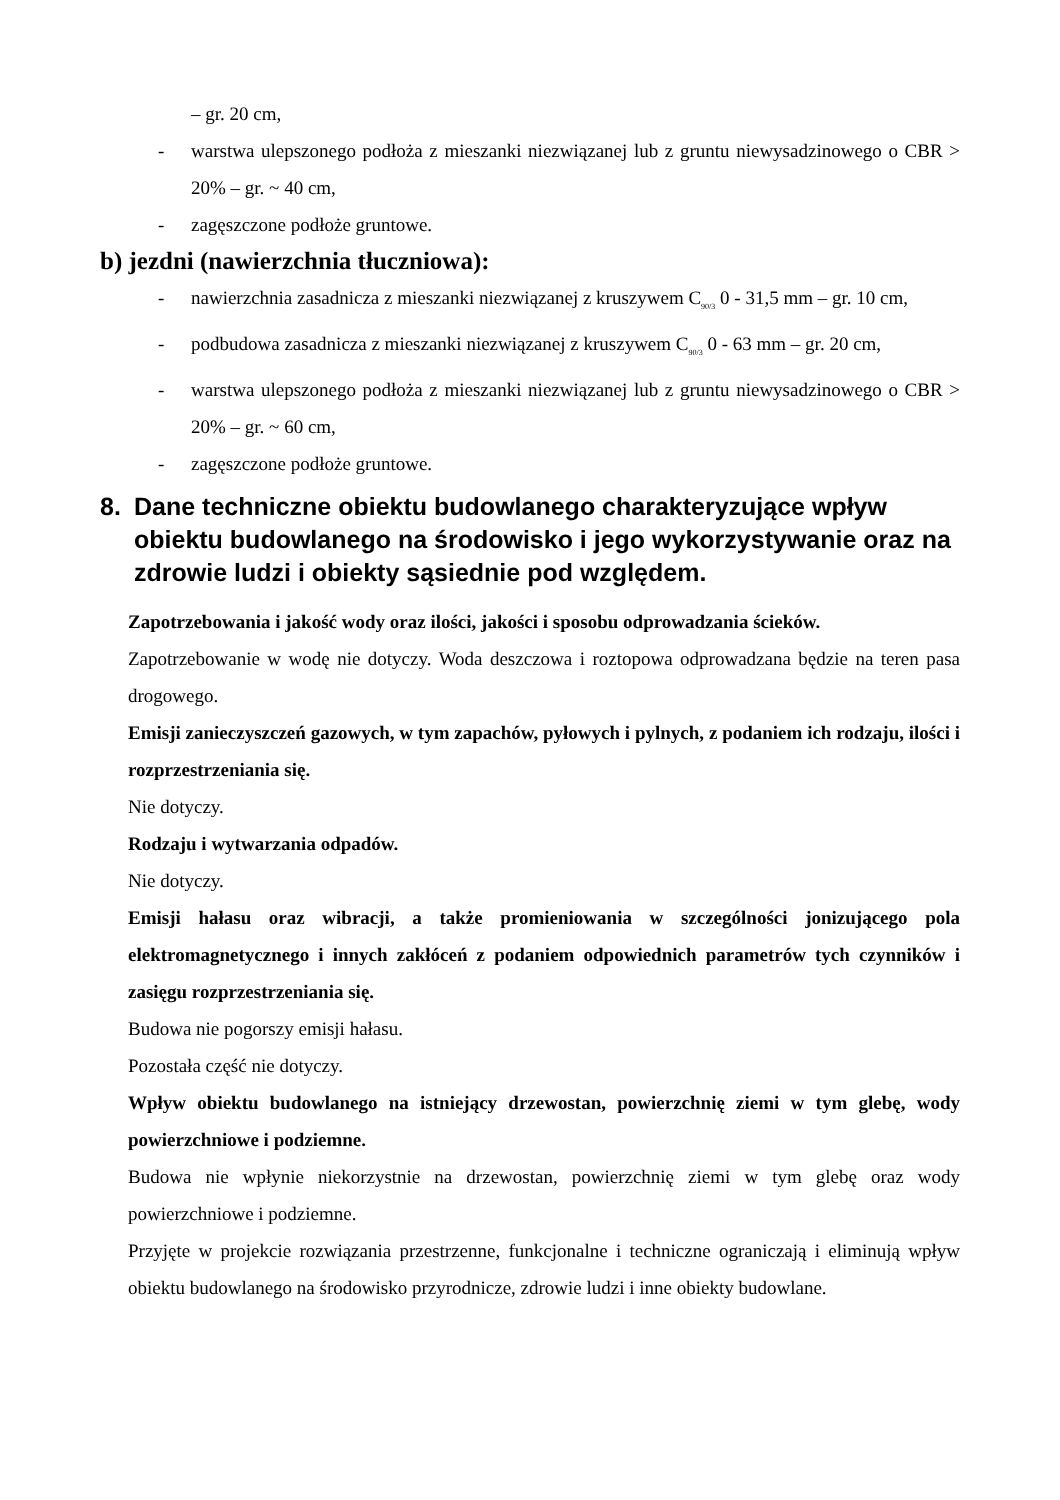– gr. 20 cm,
- warstwa ulepszonego podłoża z mieszanki niezwiązanej lub z gruntu niewysadzinowego o CBR > 20% – gr. ~ 40 cm,
- zagęszczone podłoże gruntowe.
b) jezdni (nawierzchnia tłuczniowa):
- nawierzchnia zasadnicza z mieszanki niezwiązanej z kruszywem C<sub>90/3</sub> 0 - 31,5 mm – gr. 10 cm,
- podbudowa zasadnicza z mieszanki niezwiązanej z kruszywem C<sub>90/3</sub> 0 - 63 mm – gr. 20 cm,
- warstwa ulepszonego podłoża z mieszanki niezwiązanej lub z gruntu niewysadzinowego o CBR > 20% – gr. ~ 60 cm,
- zagęszczone podłoże gruntowe.
8. Dane techniczne obiektu budowlanego charakteryzujące wpływ obiektu budowlanego na środowisko i jego wykorzystywanie oraz na zdrowie ludzi i obiekty sąsiednie pod względem.
Zapotrzebowania i jakość wody oraz ilości, jakości i sposobu odprowadzania ścieków.
Zapotrzebowanie w wodę nie dotyczy. Woda deszczowa i roztopowa odprowadzana będzie na teren pasa drogowego.
Emisji zanieczyszczeń gazowych, w tym zapachów, pyłowych i pylnych, z podaniem ich rodzaju, ilości i rozprzestrzeniania się.
Nie dotyczy.
Rodzaju i wytwarzania odpadów.
Nie dotyczy.
Emisji hałasu oraz wibracji, a także promieniowania w szczególności jonizującego pola elektromagnetycznego i innych zakłóceń z podaniem odpowiednich parametrów tych czynników i zasięgu rozprzestrzeniania się.
Budowa nie pogorszy emisji hałasu.
Pozostała część nie dotyczy.
Wpływ obiektu budowlanego na istniejący drzewostan, powierzchnię ziemi w tym glebę, wody powierzchniowe i podziemne.
Budowa nie wpłynie niekorzystnie na drzewostan, powierzchnię ziemi w tym glebę oraz wody powierzchniowe i podziemne.
Przyjęte w projekcie rozwiązania przestrzenne, funkcjonalne i techniczne ograniczają i eliminują wpływ obiektu budowlanego na środowisko przyrodnicze, zdrowie ludzi i inne obiekty budowlane.